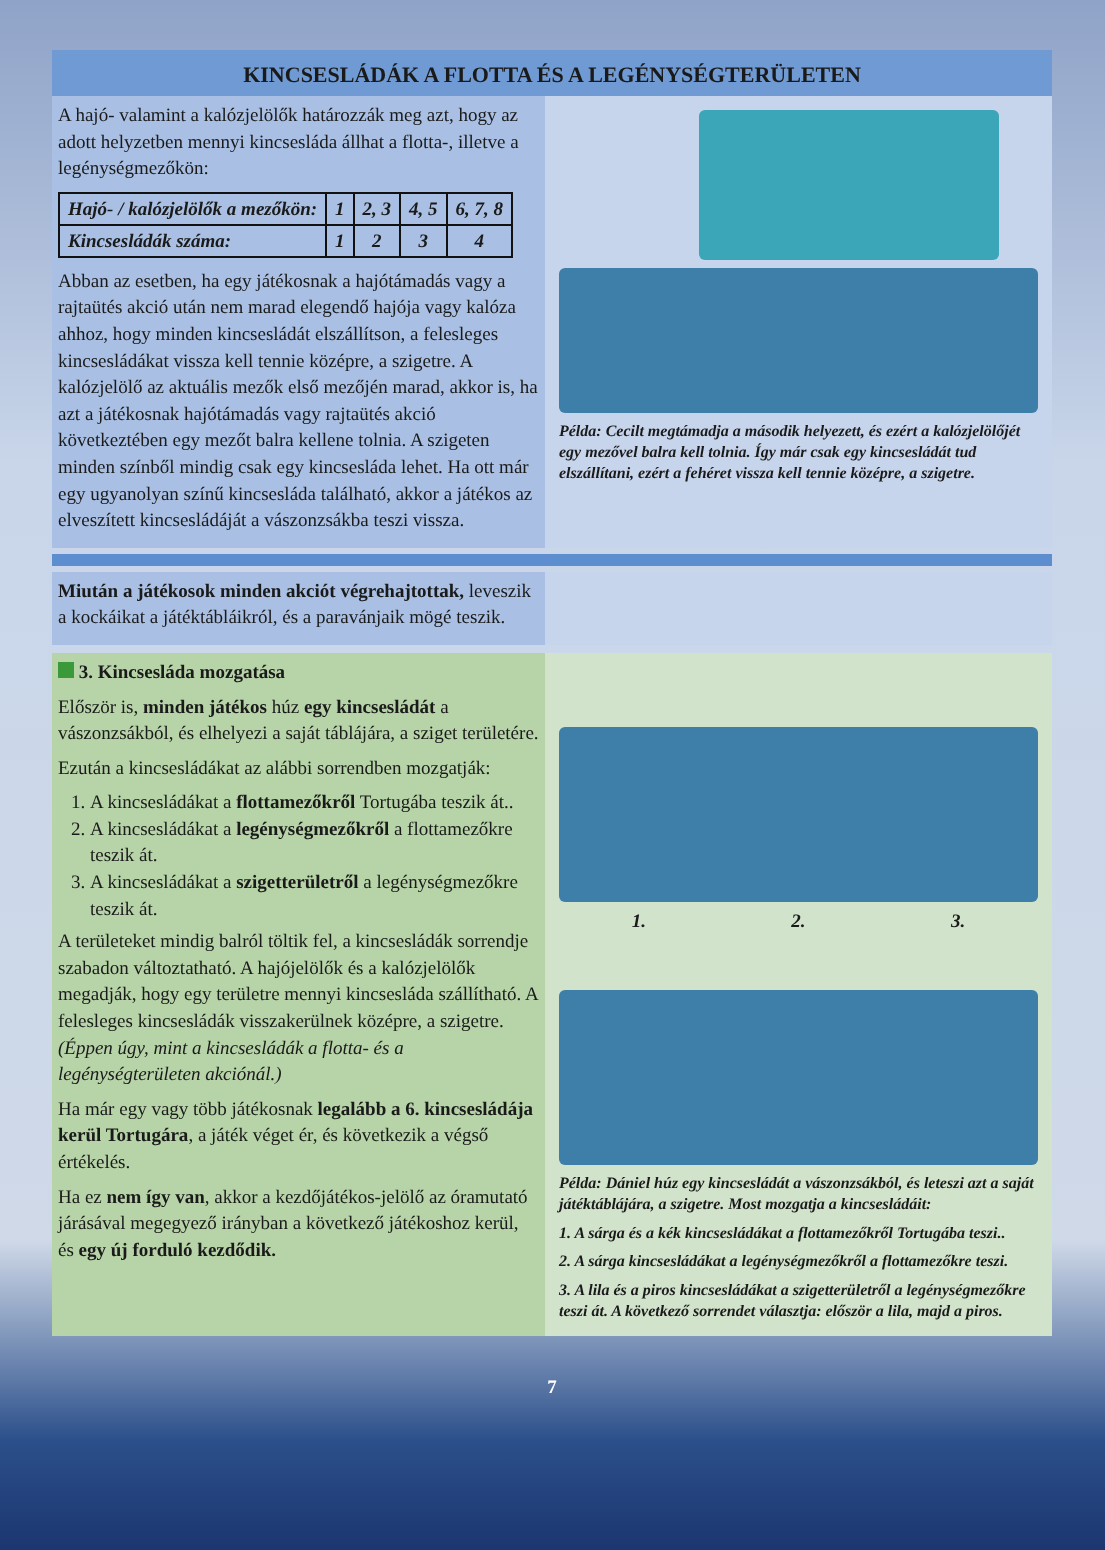KINCSESLÁDÁK A FLOTTA ÉS A LEGÉNYSÉGTERÜLETEN
A hajó- valamint a kalózjelölők határozzák meg azt, hogy az adott helyzetben mennyi kincsesláda állhat a flotta-, illetve a legénységmezőkön:
| Hajó- / kalózjelölők a mezőkön: | 1 | 2, 3 | 4, 5 | 6, 7, 8 |
| Kincsesládák száma: | 1 | 2 | 3 | 4 |
Abban az esetben, ha egy játékosnak a hajótámadás vagy a rajtaütés akció után nem marad elegendő hajója vagy kalóza ahhoz, hogy minden kincsesládát elszállítson, a felesleges kincsesládákat vissza kell tennie középre, a szigetre. A kalózjelölő az aktuális mezők első mezőjén marad, akkor is, ha azt a játékosnak hajótámadás vagy rajtaütés akció következtében egy mezőt balra kellene tolnia. A szigeten minden színből mindig csak egy kincsesláda lehet. Ha ott már egy ugyanolyan színű kincsesláda található, akkor a játékos az elveszített kincsesládáját a vászonzsákba teszi vissza.
Példa: Cecilt megtámadja a második helyezett, és ezért a kalózjelölőjét egy mezővel balra kell tolnia. Így már csak egy kincsesládát tud elszállítani, ezért a fehéret vissza kell tennie középre, a szigetre.
Miután a játékosok minden akciót végrehajtottak, leveszik a kockáikat a játéktábláikról, és a paravánjaik mögé teszik.
3. Kincsesláda mozgatása
Először is, minden játékos húz egy kincsesládát a vászonzsákból, és elhelyezi a saját táblájára, a sziget területére.
Ezután a kincsesládákat az alábbi sorrendben mozgatják:
1. A kincsesládákat a flottamezőkről Tortugába teszik át..
2. A kincsesládákat a legénységmezőkről a flottamezőkre teszik át.
3. A kincsesládákat a szigetterületről a legénységmezőkre teszik át.
A területeket mindig balról töltik fel, a kincsesládák sorrendje szabadon változtatható. A hajójelölők és a kalózjelölők megadják, hogy egy területre mennyi kincsesláda szállítható. A felesleges kincsesládák visszakerülnek középre, a szigetre. (Éppen úgy, mint a kincsesládák a flotta- és a legénységterületen akciónál.)
Ha már egy vagy több játékosnak legalább a 6. kincsesládája kerül Tortugára, a játék véget ér, és következik a végső értékelés.
Ha ez nem így van, akkor a kezdőjátékos-jelölő az óramutató járásával megegyező irányban a következő játékoshoz kerül, és egy új forduló kezdődik.
1. 2. 3.
Példa: Dániel húz egy kincsesládát a vászonzsákból, és leteszi azt a saját játéktáblájára, a szigetre. Most mozgatja a kincsesládáit:
1. A sárga és a kék kincsesládákat a flottamezőkről Tortugába teszi..
2. A sárga kincsesládákat a legénységmezőkről a flottamezőkre teszi.
3. A lila és a piros kincsesládákat a szigetterületről a legénységmezőkre teszi át. A következő sorrendet választja: először a lila, majd a piros.
7